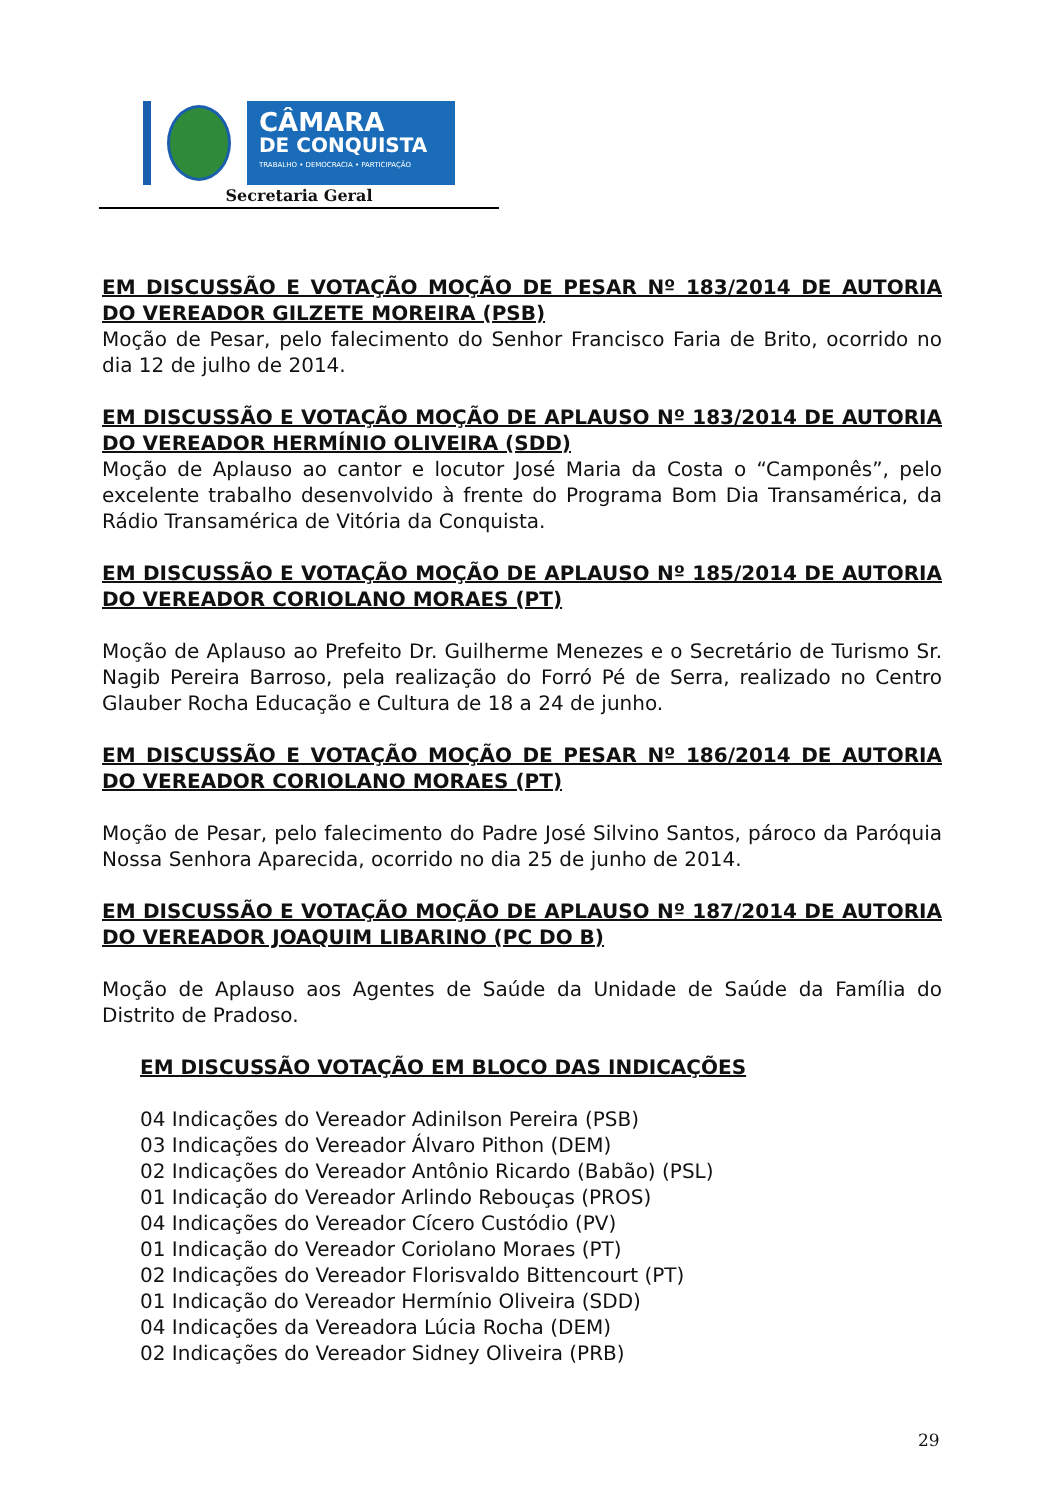CÂMARA
DE CONQUISTA
TRABALHO • DEMOCRACIA • PARTICIPAÇÃO
Secretaria Geral
EM DISCUSSÃO E VOTAÇÃO MOÇÃO DE PESAR Nº 183/2014 DE AUTORIA DO VEREADOR GILZETE MOREIRA (PSB)
Moção de Pesar, pelo falecimento do Senhor Francisco Faria de Brito, ocorrido no dia 12 de julho de 2014.
EM DISCUSSÃO E VOTAÇÃO MOÇÃO DE APLAUSO Nº 183/2014 DE AUTORIA DO VEREADOR HERMÍNIO OLIVEIRA (SDD)
Moção de Aplauso ao cantor e locutor José Maria da Costa o “Camponês”, pelo excelente trabalho desenvolvido à frente do Programa Bom Dia Transamérica, da Rádio Transamérica de Vitória da Conquista.
EM DISCUSSÃO E VOTAÇÃO MOÇÃO DE APLAUSO Nº 185/2014 DE AUTORIA DO VEREADOR CORIOLANO MORAES (PT)
Moção de Aplauso ao Prefeito Dr. Guilherme Menezes e o Secretário de Turismo Sr. Nagib Pereira Barroso, pela realização do Forró Pé de Serra, realizado no Centro Glauber Rocha Educação e Cultura de 18 a 24 de junho.
EM DISCUSSÃO E VOTAÇÃO MOÇÃO DE PESAR Nº 186/2014 DE AUTORIA DO VEREADOR CORIOLANO MORAES (PT)
Moção de Pesar, pelo falecimento do Padre José Silvino Santos, pároco da Paróquia Nossa Senhora Aparecida, ocorrido no dia 25 de junho de 2014.
EM DISCUSSÃO E VOTAÇÃO MOÇÃO DE APLAUSO Nº 187/2014 DE AUTORIA DO VEREADOR JOAQUIM LIBARINO (PC DO B)
Moção de Aplauso aos Agentes de Saúde da Unidade de Saúde da Família do Distrito de Pradoso.
EM DISCUSSÃO VOTAÇÃO EM BLOCO DAS INDICAÇÕES
04 Indicações do Vereador Adinilson Pereira (PSB)
03 Indicações do Vereador Álvaro Pithon (DEM)
02 Indicações do Vereador Antônio Ricardo (Babão) (PSL)
01 Indicação do Vereador Arlindo Rebouças (PROS)
04 Indicações do Vereador Cícero Custódio (PV)
01 Indicação do Vereador Coriolano Moraes (PT)
02 Indicações do Vereador Florisvaldo Bittencourt (PT)
01 Indicação do Vereador Hermínio Oliveira (SDD)
04 Indicações da Vereadora Lúcia Rocha (DEM)
02 Indicações do Vereador Sidney Oliveira (PRB)
29